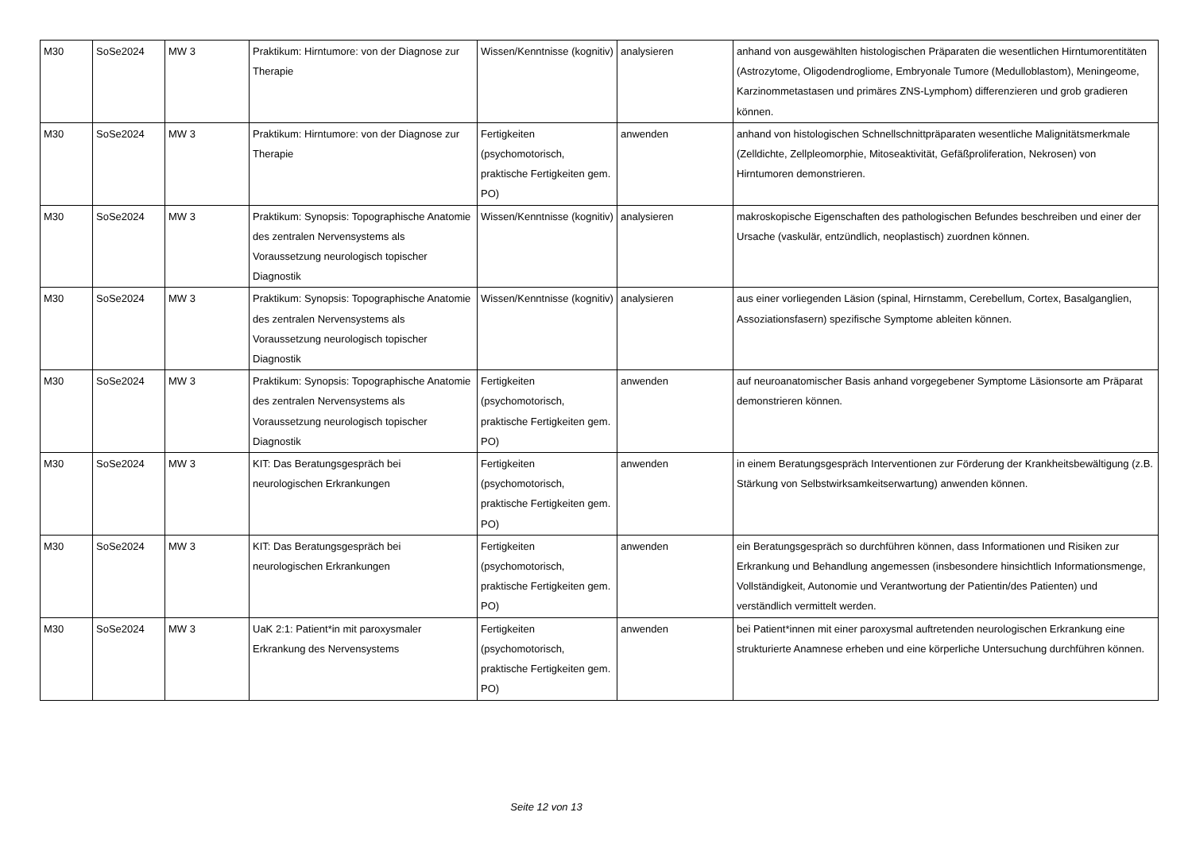| M30 | SoSe2024 | MW 3 | Praktikum: Hirntumore: von der Diagnose zur Therapie | Wissen/Kenntnisse (kognitiv) | analysieren | anhand von ausgewählten histologischen Präparaten die wesentlichen Hirntumorentitäten (Astrozytome, Oligodendrogliome, Embryonale Tumore (Medulloblastom), Meningeome, Karzinommetastasen und primäres ZNS-Lymphom) differenzieren und grob gradieren können. |
| M30 | SoSe2024 | MW 3 | Praktikum: Hirntumore: von der Diagnose zur Therapie | Fertigkeiten (psychomotorisch, praktische Fertigkeiten gem. PO) | anwenden | anhand von histologischen Schnellschnittpräparaten wesentliche Malignitätsmerkmale (Zelldichte, Zellpleomorphie, Mitoseaktivität, Gefäßproliferation, Nekrosen) von Hirntumoren demonstrieren. |
| M30 | SoSe2024 | MW 3 | Praktikum: Synopsis: Topographische Anatomie des zentralen Nervensystems als Voraussetzung neurologisch topischer Diagnostik | Wissen/Kenntnisse (kognitiv) | analysieren | makroskopische Eigenschaften des pathologischen Befundes beschreiben und einer der Ursache (vaskulär, entzündlich, neoplastisch) zuordnen können. |
| M30 | SoSe2024 | MW 3 | Praktikum: Synopsis: Topographische Anatomie des zentralen Nervensystems als Voraussetzung neurologisch topischer Diagnostik | Wissen/Kenntnisse (kognitiv) | analysieren | aus einer vorliegenden Läsion (spinal, Hirnstamm, Cerebellum, Cortex, Basalganglien, Assoziationsfasern) spezifische Symptome ableiten können. |
| M30 | SoSe2024 | MW 3 | Praktikum: Synopsis: Topographische Anatomie des zentralen Nervensystems als Voraussetzung neurologisch topischer Diagnostik | Fertigkeiten (psychomotorisch, praktische Fertigkeiten gem. PO) | anwenden | auf neuroanatomischer Basis anhand vorgegebener Symptome Läsionsorte am Präparat demonstrieren können. |
| M30 | SoSe2024 | MW 3 | KIT: Das Beratungsgespräch bei neurologischen Erkrankungen | Fertigkeiten (psychomotorisch, praktische Fertigkeiten gem. PO) | anwenden | in einem Beratungsgespräch Interventionen zur Förderung der Krankheitsbewältigung (z.B. Stärkung von Selbstwirksamkeitserwartung) anwenden können. |
| M30 | SoSe2024 | MW 3 | KIT: Das Beratungsgespräch bei neurologischen Erkrankungen | Fertigkeiten (psychomotorisch, praktische Fertigkeiten gem. PO) | anwenden | ein Beratungsgespräch so durchführen können, dass Informationen und Risiken zur Erkrankung und Behandlung angemessen (insbesondere hinsichtlich Informationsmenge, Vollständigkeit, Autonomie und Verantwortung der Patientin/des Patienten) und verständlich vermittelt werden. |
| M30 | SoSe2024 | MW 3 | UaK 2:1: Patient*in mit paroxysmaler Erkrankung des Nervensystems | Fertigkeiten (psychomotorisch, praktische Fertigkeiten gem. PO) | anwenden | bei Patient*innen mit einer paroxysmal auftretenden neurologischen Erkrankung eine strukturierte Anamnese erheben und eine körperliche Untersuchung durchführen können. |
Seite 12 von 13